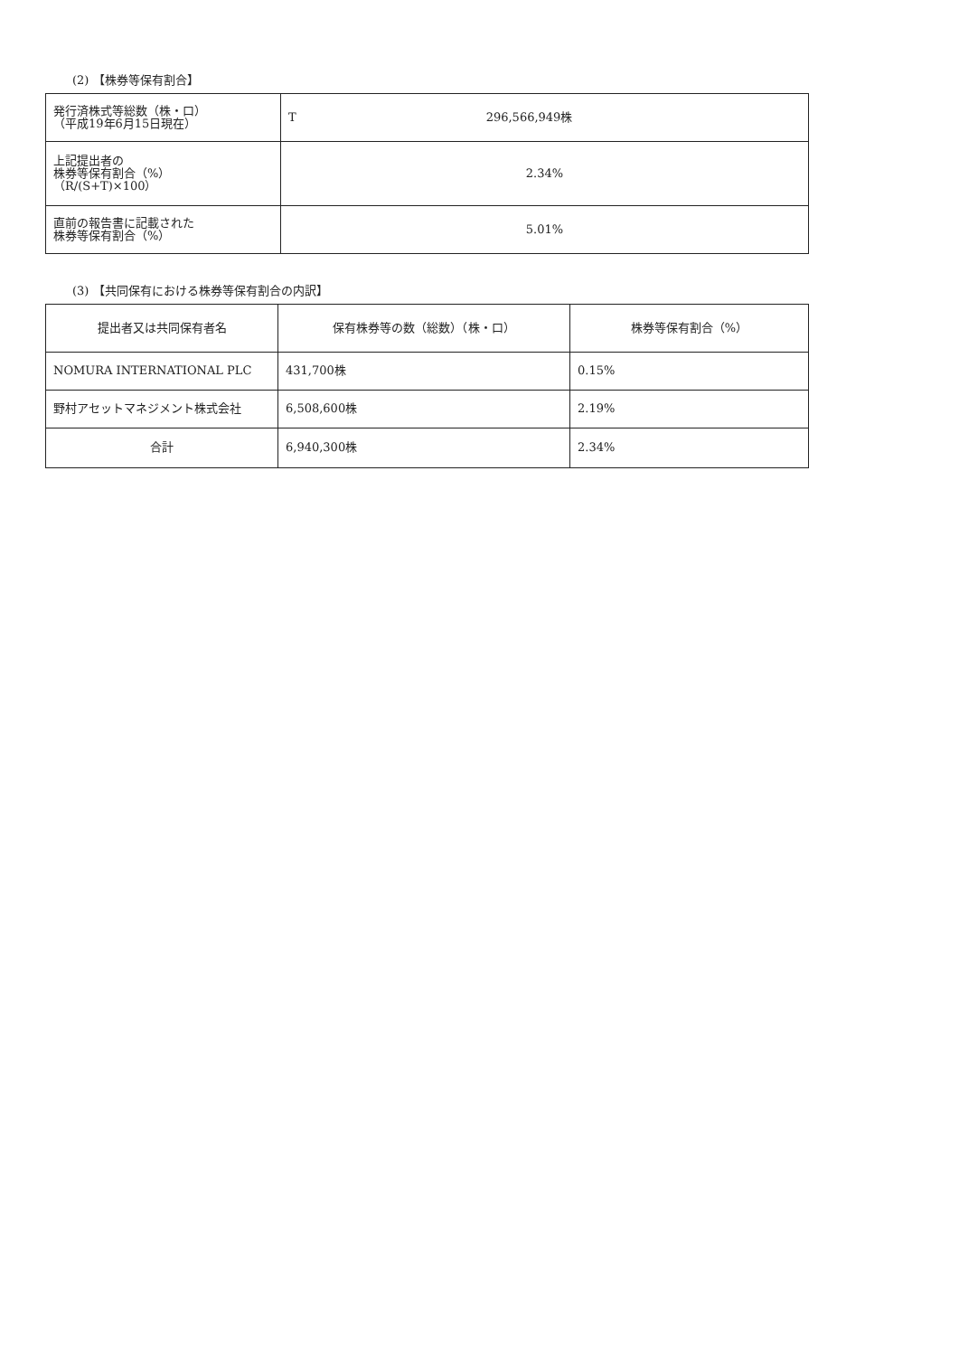(2) 【株券等保有割合】
| 発行済株式等総数（株・口） （平成19年6月15日現在） | T 296,566,949株 |
| 上記提出者の 株券等保有割合（%） （R/(S+T)×100） | 2.34% |
| 直前の報告書に記載された 株券等保有割合（%） | 5.01% |
(3) 【共同保有における株券等保有割合の内訳】
| 提出者又は共同保有者名 | 保有株券等の数（総数）（株・口） | 株券等保有割合（%） |
| NOMURA INTERNATIONAL PLC | 431,700株 | 0.15% |
| 野村アセットマネジメント株式会社 | 6,508,600株 | 2.19% |
| 合計 | 6,940,300株 | 2.34% |